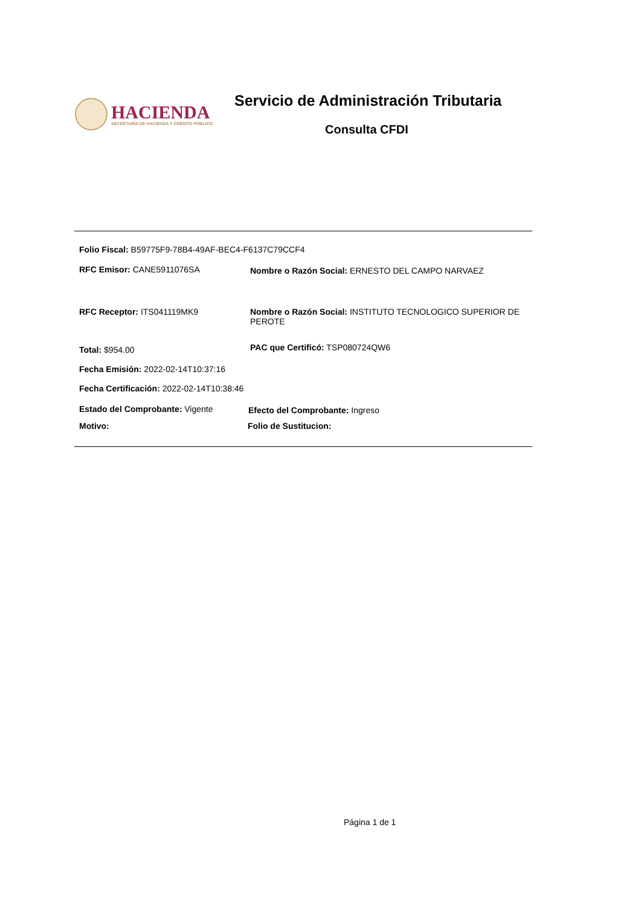HACIENDA
SECRETARÍA DE HACIENDA Y CRÉDITO PÚBLICO
Servicio de Administración Tributaria
Consulta CFDI
Folio Fiscal: B59775F9-78B4-49AF-BEC4-F6137C79CCF4
RFC Emisor: CANE5911076SA
Nombre o Razón Social: ERNESTO DEL CAMPO NARVAEZ
RFC Receptor: ITS041119MK9
Nombre o Razón Social: INSTITUTO TECNOLOGICO SUPERIOR DE PEROTE
Total: $954.00
PAC que Certificó: TSP080724QW6
Fecha Emisión: 2022-02-14T10:37:16
Fecha Certificación: 2022-02-14T10:38:46
Estado del Comprobante: Vigente
Efecto del Comprobante: Ingreso
Motivo: Folio de Sustitucion:
Página 1 de 1